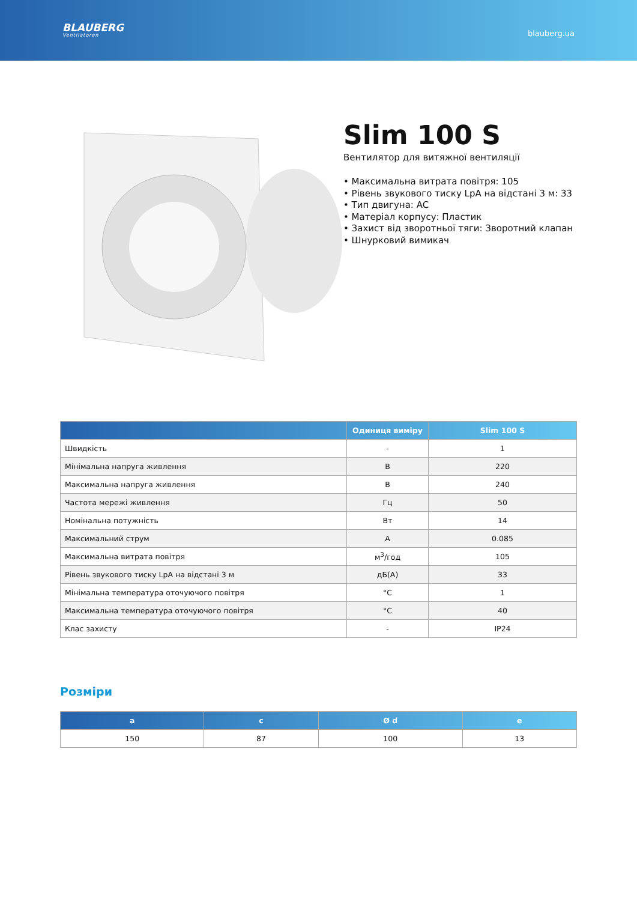BLAUBERG
Ventilatoren
blauberg.ua
Slim 100 S
Вентилятор для витяжної вентиляції
• Максимальна витрата повітря: 105
• Рівень звукового тиску LpA на відстані 3 м: 33
• Тип двигуна: AC
• Матеріал корпусу: Пластик
• Захист від зворотньої тяги: Зворотний клапан
• Шнурковий вимикач
| | Одиниця виміру | Slim 100 S |
| --- | --- | --- |
| Швидкість | - | 1 |
| Мінімальна напруга живлення | В | 220 |
| Максимальна напруга живлення | В | 240 |
| Частота мережі живлення | Гц | 50 |
| Номінальна потужність | Вт | 14 |
| Максимальний струм | А | 0.085 |
| Максимальна витрата повітря | м<sup>3</sup>/год | 105 |
| Рівень звукового тиску LpA на відстані 3 м | дБ(А) | 33 |
| Мінімальна температура оточуючого повітря | °C | 1 |
| Максимальна температура оточуючого повітря | °C | 40 |
| Клас захисту | - | IP24 |
Розміри
| a | c | Ø d | e |
| --- | --- | --- | --- |
| 150 | 87 | 100 | 13 |